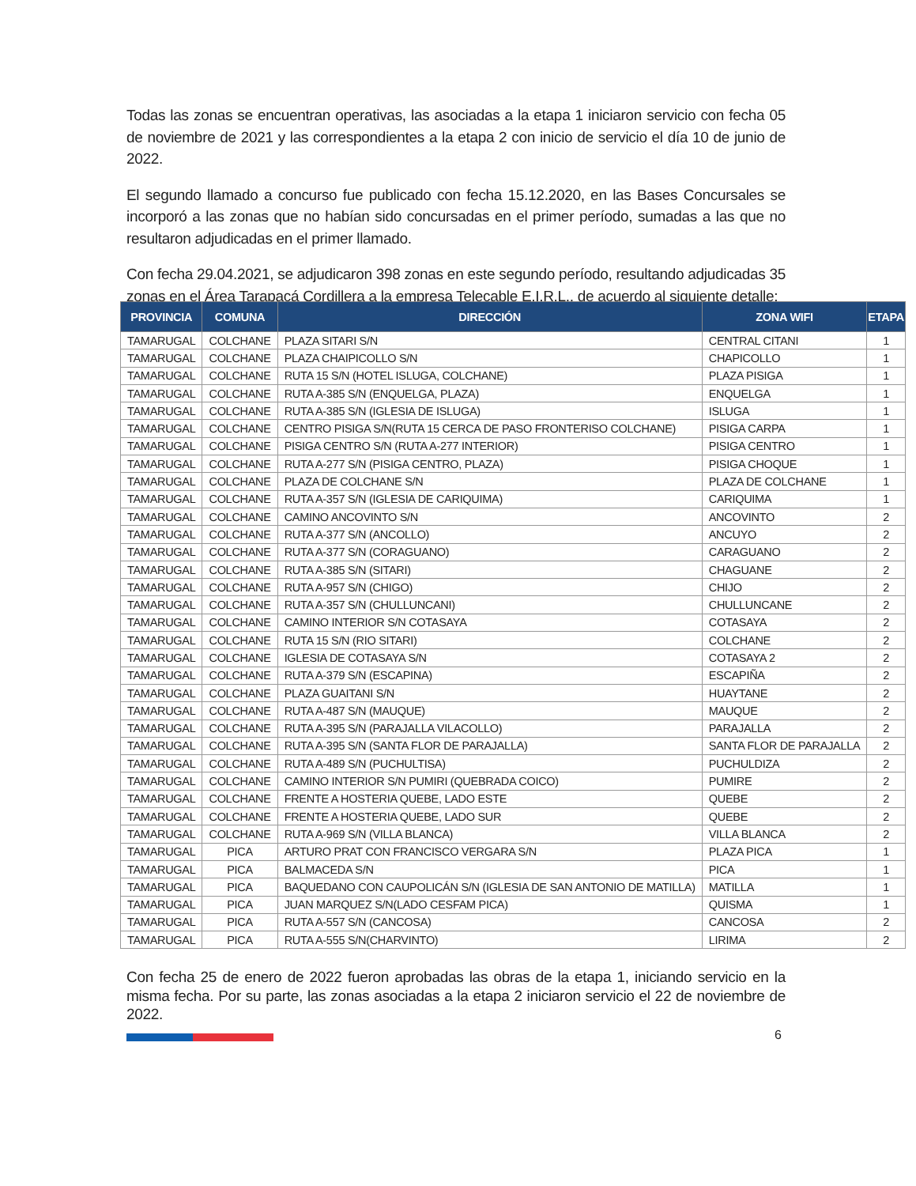Todas las zonas se encuentran operativas, las asociadas a la etapa 1 iniciaron servicio con fecha 05 de noviembre de 2021 y las correspondientes a la etapa 2 con inicio de servicio el día 10 de junio de 2022.
El segundo llamado a concurso fue publicado con fecha 15.12.2020, en las Bases Concursales se incorporó a las zonas que no habían sido concursadas en el primer período, sumadas a las que no resultaron adjudicadas en el primer llamado.
Con fecha 29.04.2021, se adjudicaron 398 zonas en este segundo período, resultando adjudicadas 35 zonas en el Área Tarapacá Cordillera a la empresa Telecable E.I.R.L., de acuerdo al siguiente detalle:
| PROVINCIA | COMUNA | DIRECCIÓN | ZONA WIFI | ETAPA |
| --- | --- | --- | --- | --- |
| TAMARUGAL | COLCHANE | PLAZA SITARI S/N | CENTRAL CITANI | 1 |
| TAMARUGAL | COLCHANE | PLAZA CHAIPICOLLO S/N | CHAPICOLLO | 1 |
| TAMARUGAL | COLCHANE | RUTA 15 S/N (HOTEL ISLUGA, COLCHANE) | PLAZA PISIGA | 1 |
| TAMARUGAL | COLCHANE | RUTA A-385 S/N (ENQUELGA, PLAZA) | ENQUELGA | 1 |
| TAMARUGAL | COLCHANE | RUTA A-385 S/N (IGLESIA DE ISLUGA) | ISLUGA | 1 |
| TAMARUGAL | COLCHANE | CENTRO PISIGA S/N(RUTA 15 CERCA DE PASO FRONTERISO COLCHANE) | PISIGA CARPA | 1 |
| TAMARUGAL | COLCHANE | PISIGA CENTRO S/N (RUTA A-277 INTERIOR) | PISIGA CENTRO | 1 |
| TAMARUGAL | COLCHANE | RUTA A-277 S/N (PISIGA CENTRO, PLAZA) | PISIGA CHOQUE | 1 |
| TAMARUGAL | COLCHANE | PLAZA DE COLCHANE S/N | PLAZA DE COLCHANE | 1 |
| TAMARUGAL | COLCHANE | RUTA A-357 S/N (IGLESIA DE CARIQUIMA) | CARIQUIMA | 1 |
| TAMARUGAL | COLCHANE | CAMINO ANCOVINTO S/N | ANCOVINTO | 2 |
| TAMARUGAL | COLCHANE | RUTA A-377 S/N (ANCOLLO) | ANCUYO | 2 |
| TAMARUGAL | COLCHANE | RUTA A-377 S/N (CORAGUANO) | CARAGUANO | 2 |
| TAMARUGAL | COLCHANE | RUTA A-385 S/N (SITARI) | CHAGUANE | 2 |
| TAMARUGAL | COLCHANE | RUTA A-957 S/N (CHIGO) | CHIJO | 2 |
| TAMARUGAL | COLCHANE | RUTA A-357 S/N (CHULLUNCANI) | CHULLUNCANE | 2 |
| TAMARUGAL | COLCHANE | CAMINO INTERIOR S/N COTASAYA | COTASAYA | 2 |
| TAMARUGAL | COLCHANE | RUTA 15 S/N (RIO SITARI) | COLCHANE | 2 |
| TAMARUGAL | COLCHANE | IGLESIA DE COTASAYA S/N | COTASAYA 2 | 2 |
| TAMARUGAL | COLCHANE | RUTA A-379 S/N (ESCAPINA) | ESCAPIÑA | 2 |
| TAMARUGAL | COLCHANE | PLAZA GUAITANI S/N | HUAYTANE | 2 |
| TAMARUGAL | COLCHANE | RUTA A-487 S/N (MAUQUE) | MAUQUE | 2 |
| TAMARUGAL | COLCHANE | RUTA A-395 S/N (PARAJALLA VILACOLLO) | PARAJALLA | 2 |
| TAMARUGAL | COLCHANE | RUTA A-395 S/N (SANTA FLOR DE PARAJALLA) | SANTA FLOR DE PARAJALLA | 2 |
| TAMARUGAL | COLCHANE | RUTA A-489 S/N (PUCHULTISA) | PUCHULDIZA | 2 |
| TAMARUGAL | COLCHANE | CAMINO INTERIOR S/N PUMIRI (QUEBRADA COICO) | PUMIRE | 2 |
| TAMARUGAL | COLCHANE | FRENTE A HOSTERIA QUEBE, LADO ESTE | QUEBE | 2 |
| TAMARUGAL | COLCHANE | FRENTE A HOSTERIA QUEBE, LADO SUR | QUEBE | 2 |
| TAMARUGAL | COLCHANE | RUTA A-969 S/N (VILLA BLANCA) | VILLA BLANCA | 2 |
| TAMARUGAL | PICA | ARTURO PRAT CON FRANCISCO VERGARA S/N | PLAZA PICA | 1 |
| TAMARUGAL | PICA | BALMACEDA S/N | PICA | 1 |
| TAMARUGAL | PICA | BAQUEDANO CON CAUPOLICÁN S/N (IGLESIA DE SAN ANTONIO DE MATILLA) | MATILLA | 1 |
| TAMARUGAL | PICA | JUAN MARQUEZ S/N(LADO CESFAM PICA) | QUISMA | 1 |
| TAMARUGAL | PICA | RUTA A-557 S/N (CANCOSA) | CANCOSA | 2 |
| TAMARUGAL | PICA | RUTA A-555 S/N(CHARVINTO) | LIRIMA | 2 |
Con fecha 25 de enero de 2022 fueron aprobadas las obras de la etapa 1, iniciando servicio en la misma fecha. Por su parte, las zonas asociadas a la etapa 2 iniciaron servicio el 22 de noviembre de 2022.
6